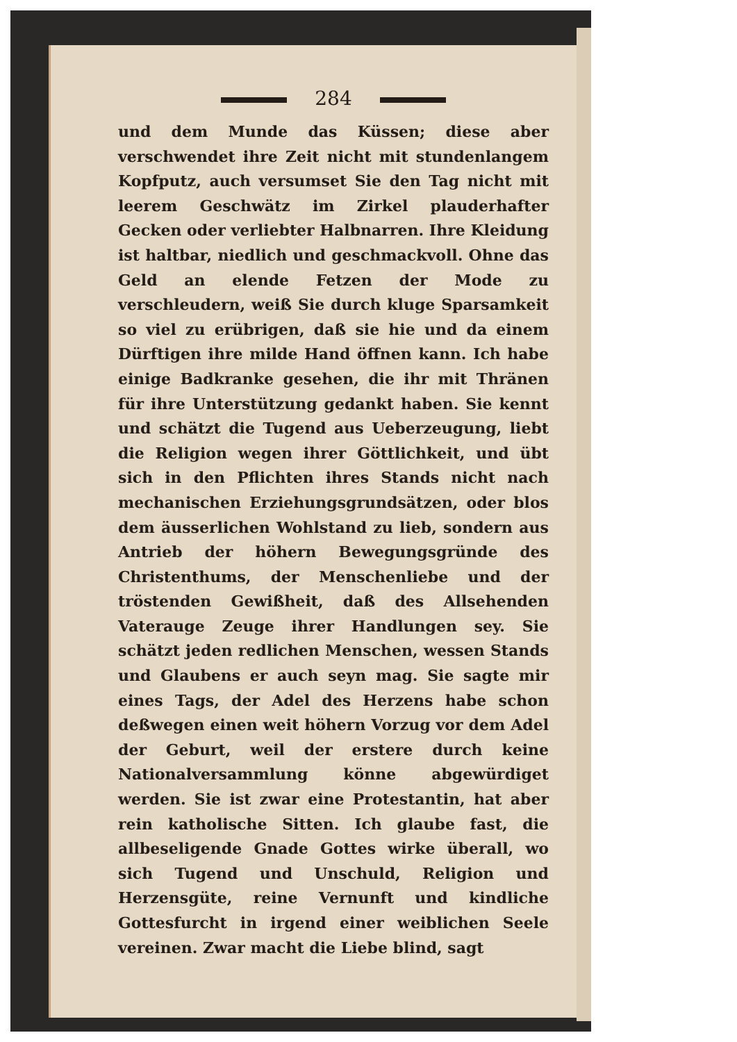284
und dem Munde das Küssen; diese aber verschwendet ihre Zeit nicht mit stundenlangem Kopfputz, auch versumset Sie den Tag nicht mit leerem Geschwätz im Zirkel plauderhafter Gecken oder verliebter Halbnarren. Ihre Kleidung ist haltbar, niedlich und geschmackvoll. Ohne das Geld an elende Fetzen der Mode zu verschleudern, weiß Sie durch kluge Sparsamkeit so viel zu erübrigen, daß sie hie und da einem Dürftigen ihre milde Hand öffnen kann. Ich habe einige Badkranke gesehen, die ihr mit Thränen für ihre Unterstützung gedankt haben. Sie kennt und schätzt die Tugend aus Ueberzeugung, liebt die Religion wegen ihrer Göttlichkeit, und übt sich in den Pflichten ihres Stands nicht nach mechanischen Erziehungsgrundsätzen, oder blos dem äusserlichen Wohlstand zu lieb, sondern aus Antrieb der höhern Bewegungsgründe des Christenthums, der Menschenliebe und der tröstenden Gewißheit, daß des Allsehenden Vaterauge Zeuge ihrer Handlungen sey. Sie schätzt jeden redlichen Menschen, wessen Stands und Glaubens er auch seyn mag. Sie sagte mir eines Tags, der Adel des Herzens habe schon deßwegen einen weit höhern Vorzug vor dem Adel der Geburt, weil der erstere durch keine Nationalversammlung könne abgewürdiget werden. Sie ist zwar eine Protestantin, hat aber rein katholische Sitten. Ich glaube fast, die allbeseligende Gnade Gottes wirke überall, wo sich Tugend und Unschuld, Religion und Herzensgüte, reine Vernunft und kindliche Gottesfurcht in irgend einer weiblichen Seele vereinen. Zwar macht die Liebe blind, sagt